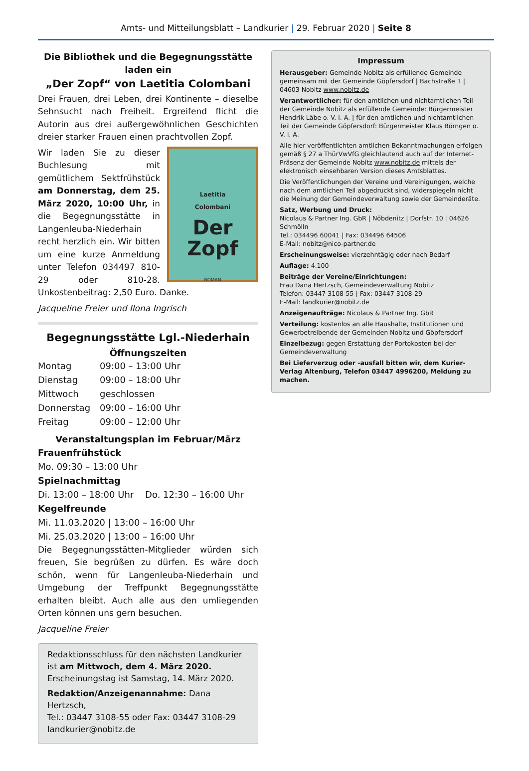Amts- und Mitteilungsblatt – Landkurier | 29. Februar 2020 | Seite 8
Die Bibliothek und die Begegnungsstätte laden ein
„Der Zopf“ von Laetitia Colombani
Drei Frauen, drei Leben, drei Kontinente – dieselbe Sehnsucht nach Freiheit. Ergreifend flicht die Autorin aus drei außergewöhnlichen Geschichten dreier starker Frauen einen prachtvollen Zopf.
Laetitia
Colombani
Der
Zopf
ROMAN
Wir laden Sie zu dieser Buchlesung mit gemütlichem Sektfrühstück am Donnerstag, dem 25. März 2020, 10:00 Uhr, in die Begegnungsstätte in Langenleuba-Niederhain recht herzlich ein. Wir bitten um eine kurze Anmeldung unter Telefon 034497 810-29 oder 810-28. Unkostenbeitrag: 2,50 Euro. Danke.
Jacqueline Freier und Ilona Ingrisch
Begegnungsstätte Lgl.-Niederhain
Öffnungszeiten
Montag 09:00 – 13:00 Uhr Dienstag 09:00 – 18:00 Uhr Mittwoch geschlossen Donnerstag 09:00 – 16:00 Uhr Freitag 09:00 – 12:00 Uhr
Veranstaltungsplan im Februar/März
Frauenfrühstück
Mo. 09:30 – 13:00 Uhr
Spielnachmittag
Di. 13:00 – 18:00 Uhr Do. 12:30 – 16:00 Uhr
Kegelfreunde
Mi. 11.03.2020 | 13:00 – 16:00 Uhr
Mi. 25.03.2020 | 13:00 – 16:00 Uhr
Die Begegnungsstätten-Mitglieder würden sich freuen, Sie begrüßen zu dürfen. Es wäre doch schön, wenn für Langenleuba-Niederhain und Umgebung der Treffpunkt Begegnungsstätte erhalten bleibt. Auch alle aus den umliegenden Orten können uns gern besuchen.
Jacqueline Freier
Redaktionsschluss für den nächsten Landkurier ist am Mittwoch, dem 4. März 2020.
Erscheinungstag ist Samstag, 14. März 2020.
Redaktion/Anzeigenannahme: Dana Hertzsch,
Tel.: 03447 3108-55 oder Fax: 03447 3108-29
landkurier@nobitz.de
Impressum
Herausgeber: Gemeinde Nobitz als erfüllende Gemeinde gemeinsam mit der Gemeinde Göpfersdorf | Bachstraße 1 | 04603 Nobitz www.nobitz.de
Verantwortlicher: für den amtlichen und nichtamtlichen Teil der Gemeinde Nobitz als erfüllende Gemeinde: Bürgermeister Hendrik Läbe o. V. i. A. | für den amtlichen und nichtamtlichen Teil der Gemeinde Göpfersdorf: Bürgermeister Klaus Börngen o. V. i. A.
Alle hier veröffentlichten amtlichen Bekanntmachungen erfolgen gemäß § 27 a ThürVwVfG gleichlautend auch auf der Internet-Präsenz der Gemeinde Nobitz www.nobitz.de mittels der elektronisch einsehbaren Version dieses Amtsblattes.
Die Veröffentlichungen der Vereine und Vereinigungen, welche nach dem amtlichen Teil abgedruckt sind, widerspiegeln nicht die Meinung der Gemeindeverwaltung sowie der Gemeinderäte.
Satz, Werbung und Druck:
Nicolaus & Partner Ing. GbR | Nöbdenitz | Dorfstr. 10 | 04626 Schmölln
Tel.: 034496 60041 | Fax: 034496 64506
E-Mail: nobitz@nico-partner.de
Erscheinungsweise: vierzehntägig oder nach Bedarf
Auflage: 4.100
Beiträge der Vereine/Einrichtungen:
Frau Dana Hertzsch, Gemeindeverwaltung Nobitz
Telefon: 03447 3108-55 | Fax: 03447 3108-29
E-Mail: landkurier@nobitz.de
Anzeigenaufträge: Nicolaus & Partner Ing. GbR
Verteilung: kostenlos an alle Haushalte, Institutionen und Gewerbetreibende der Gemeinden Nobitz und Göpfersdorf
Einzelbezug: gegen Erstattung der Portokosten bei der Gemeindeverwaltung
Bei Lieferverzug oder -ausfall bitten wir, dem Kurier-Verlag Altenburg, Telefon 03447 4996200, Meldung zu machen.